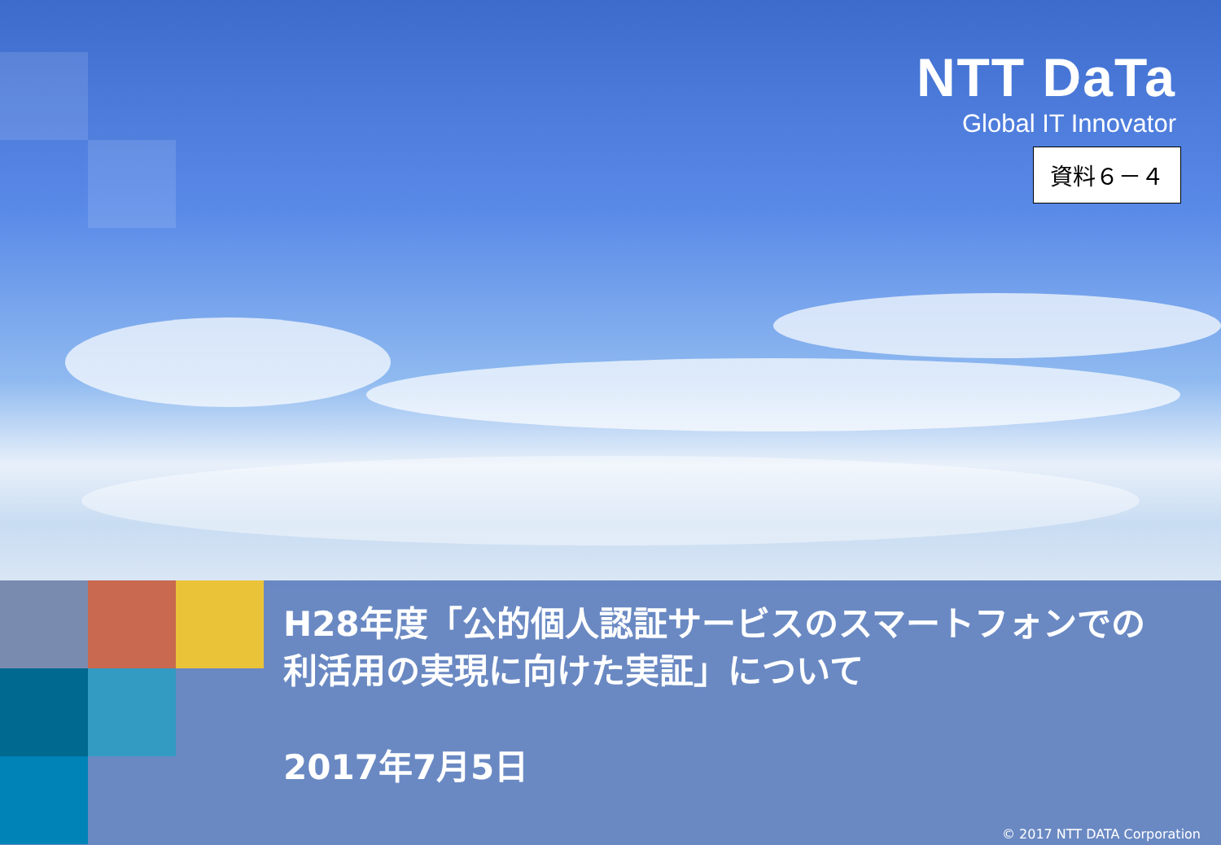NTT DaTa
Global IT Innovator
資料６－４
H28年度「公的個人認証サービスのスマートフォンでの
利活用の実現に向けた実証」について
2017年7月5日
© 2017 NTT DATA Corporation